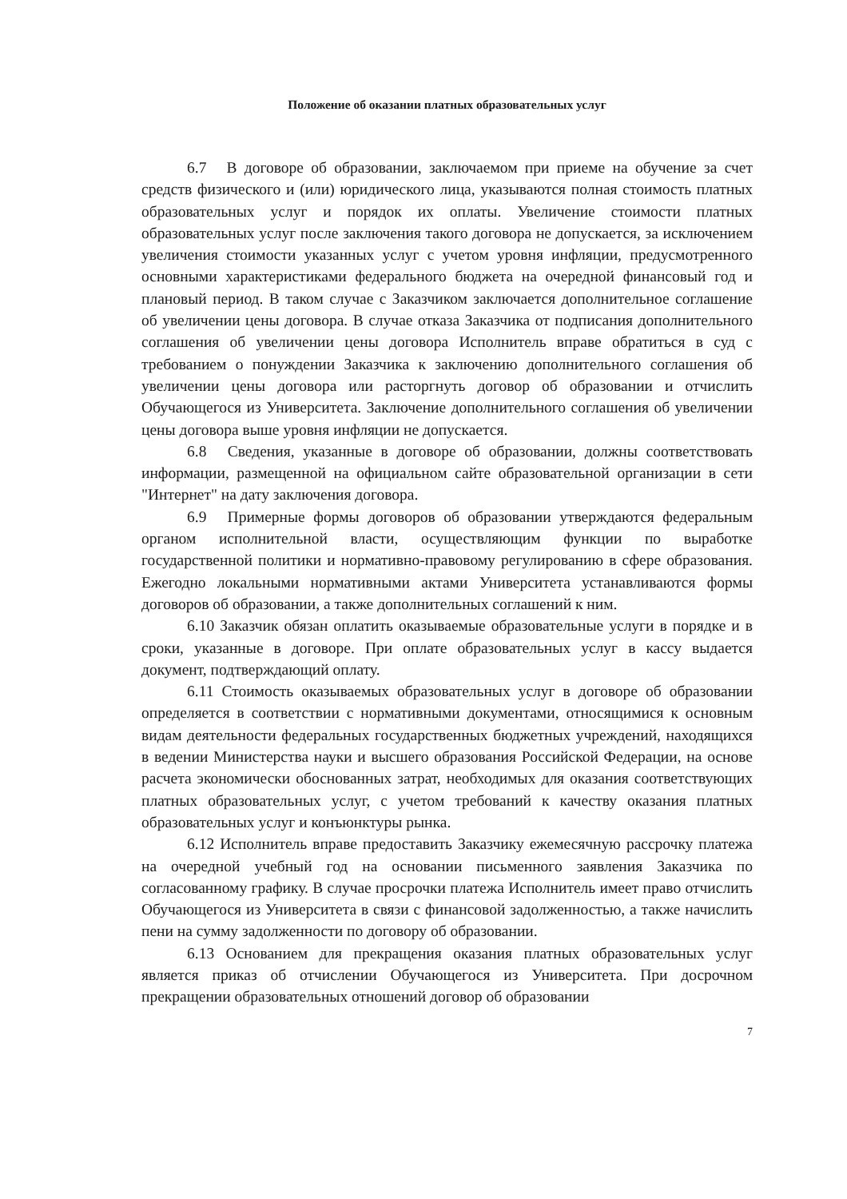Положение об оказании платных образовательных услуг
6.7 В договоре об образовании, заключаемом при приеме на обучение за счет средств физического и (или) юридического лица, указываются полная стоимость платных образовательных услуг и порядок их оплаты. Увеличение стоимости платных образовательных услуг после заключения такого договора не допускается, за исключением увеличения стоимости указанных услуг с учетом уровня инфляции, предусмотренного основными характеристиками федерального бюджета на очередной финансовый год и плановый период. В таком случае с Заказчиком заключается дополнительное соглашение об увеличении цены договора. В случае отказа Заказчика от подписания дополнительного соглашения об увеличении цены договора Исполнитель вправе обратиться в суд с требованием о понуждении Заказчика к заключению дополнительного соглашения об увеличении цены договора или расторгнуть договор об образовании и отчислить Обучающегося из Университета. Заключение дополнительного соглашения об увеличении цены договора выше уровня инфляции не допускается.
6.8 Сведения, указанные в договоре об образовании, должны соответствовать информации, размещенной на официальном сайте образовательной организации в сети "Интернет" на дату заключения договора.
6.9 Примерные формы договоров об образовании утверждаются федеральным органом исполнительной власти, осуществляющим функции по выработке государственной политики и нормативно-правовому регулированию в сфере образования. Ежегодно локальными нормативными актами Университета устанавливаются формы договоров об образовании, а также дополнительных соглашений к ним.
6.10 Заказчик обязан оплатить оказываемые образовательные услуги в порядке и в сроки, указанные в договоре. При оплате образовательных услуг в кассу выдается документ, подтверждающий оплату.
6.11 Стоимость оказываемых образовательных услуг в договоре об образовании определяется в соответствии с нормативными документами, относящимися к основным видам деятельности федеральных государственных бюджетных учреждений, находящихся в ведении Министерства науки и высшего образования Российской Федерации, на основе расчета экономически обоснованных затрат, необходимых для оказания соответствующих платных образовательных услуг, с учетом требований к качеству оказания платных образовательных услуг и конъюнктуры рынка.
6.12 Исполнитель вправе предоставить Заказчику ежемесячную рассрочку платежа на очередной учебный год на основании письменного заявления Заказчика по согласованному графику. В случае просрочки платежа Исполнитель имеет право отчислить Обучающегося из Университета в связи с финансовой задолженностью, а также начислить пени на сумму задолженности по договору об образовании.
6.13 Основанием для прекращения оказания платных образовательных услуг является приказ об отчислении Обучающегося из Университета. При досрочном прекращении образовательных отношений договор об образовании
7